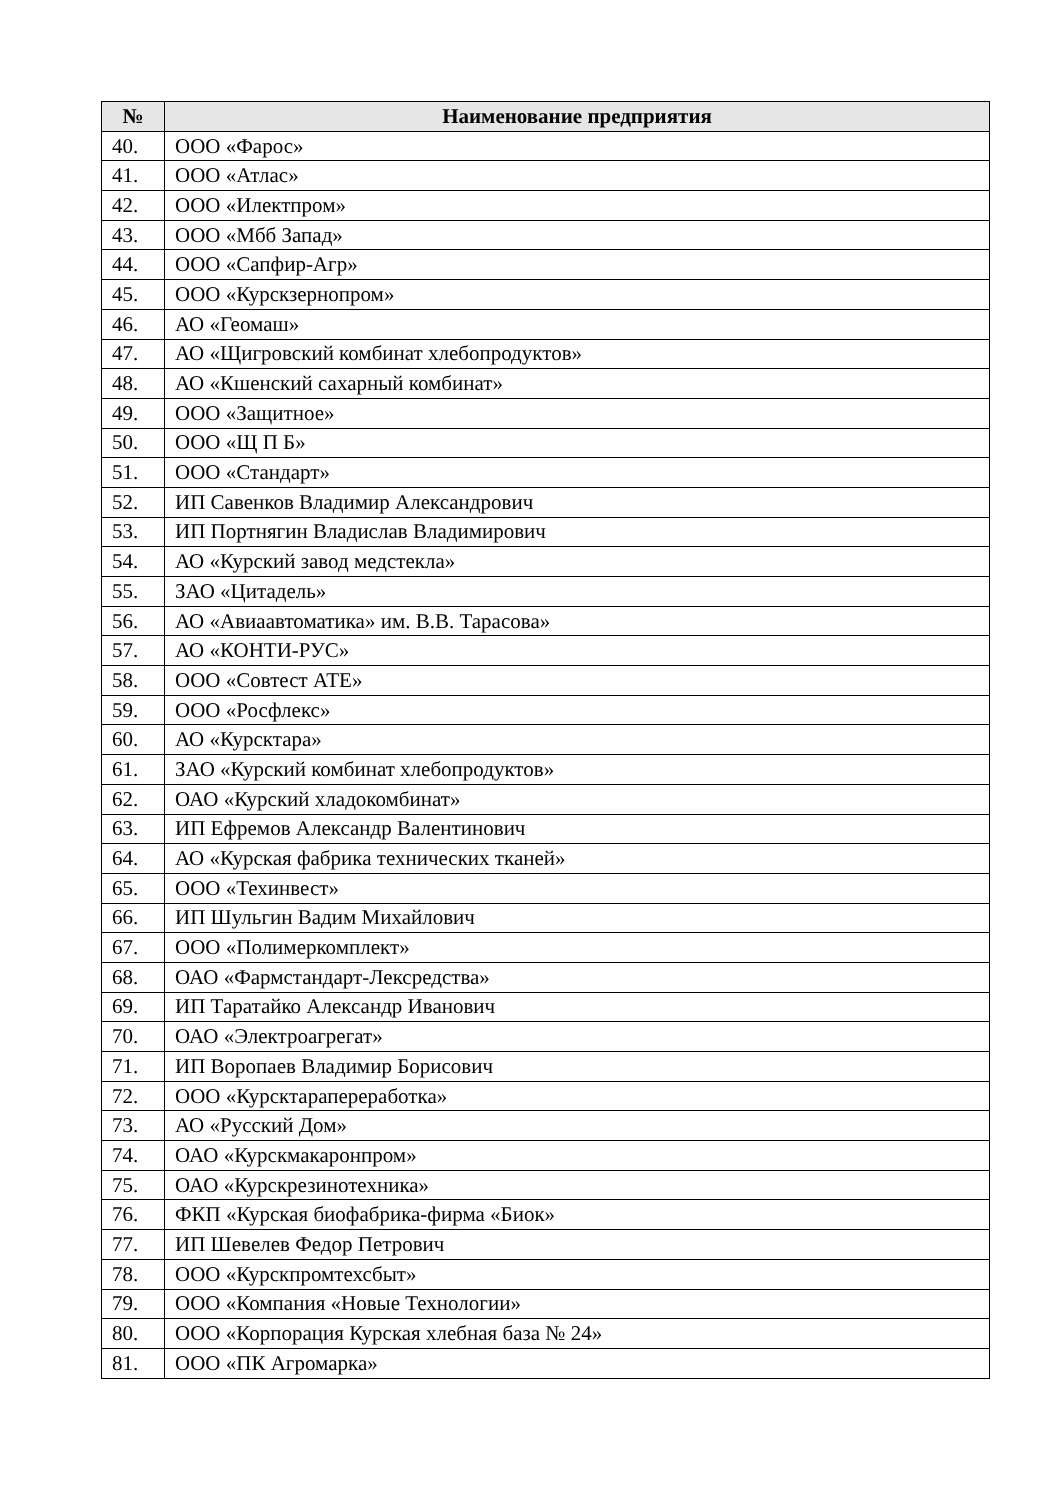| № | Наименование предприятия |
| --- | --- |
| 40. | ООО «Фарос» |
| 41. | ООО «Атлас» |
| 42. | ООО «Илектпром» |
| 43. | ООО «Мбб Запад» |
| 44. | ООО «Сапфир-Агр» |
| 45. | ООО «Курскзернопром» |
| 46. | АО «Геомаш» |
| 47. | АО «Щигровский комбинат хлебопродуктов» |
| 48. | АО «Кшенский сахарный комбинат» |
| 49. | ООО «Защитное» |
| 50. | ООО «Щ П Б» |
| 51. | ООО «Стандарт» |
| 52. | ИП Савенков Владимир Александрович |
| 53. | ИП Портнягин Владислав Владимирович |
| 54. | АО «Курский завод медстекла» |
| 55. | ЗАО «Цитадель» |
| 56. | АО «Авиаавтоматика» им. В.В. Тарасова» |
| 57. | АО «КОНТИ-РУС» |
| 58. | ООО «Совтест АТЕ» |
| 59. | ООО «Росфлекс» |
| 60. | АО «Курсктара» |
| 61. | ЗАО «Курский комбинат хлебопродуктов» |
| 62. | ОАО «Курский хладокомбинат» |
| 63. | ИП Ефремов Александр Валентинович |
| 64. | АО «Курская фабрика технических тканей» |
| 65. | ООО «Техинвест» |
| 66. | ИП Шульгин Вадим Михайлович |
| 67. | ООО «Полимеркомплект» |
| 68. | ОАО «Фармстандарт-Лексредства» |
| 69. | ИП Таратайко Александр Иванович |
| 70. | ОАО «Электроагрегат» |
| 71. | ИП Воропаев Владимир Борисович |
| 72. | ООО «Курсктарапереработка» |
| 73. | АО «Русский Дом» |
| 74. | ОАО «Курскмакаронпром» |
| 75. | ОАО «Курскрезинотехника» |
| 76. | ФКП «Курская биофабрика-фирма «Биок» |
| 77. | ИП Шевелев Федор Петрович |
| 78. | ООО «Курскпромтехсбыт» |
| 79. | ООО «Компания «Новые Технологии» |
| 80. | ООО «Корпорация Курская хлебная база № 24» |
| 81. | ООО «ПК Агромарка» |